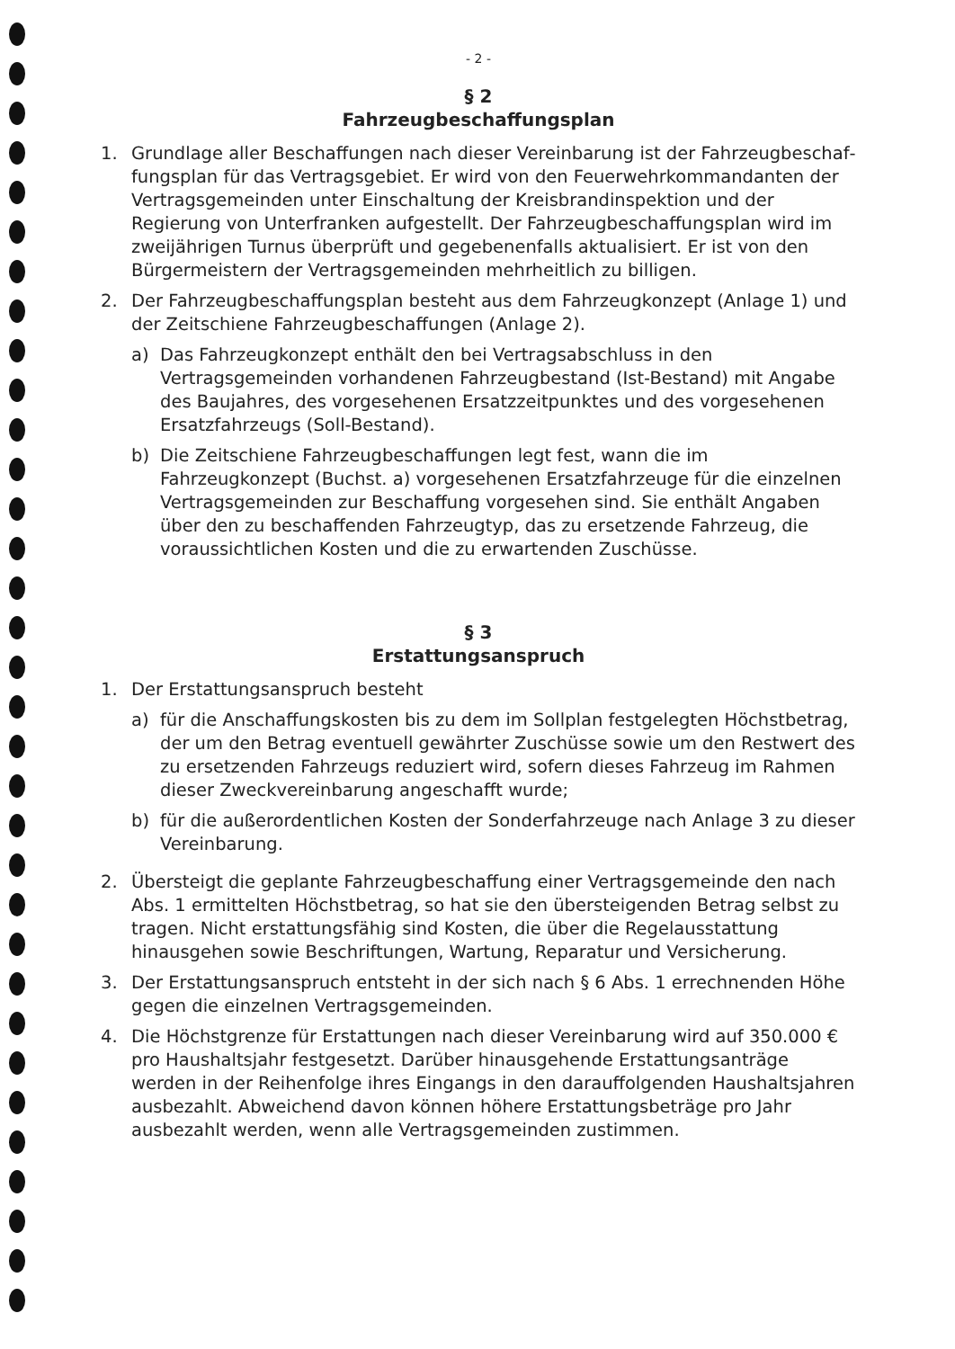- 2 -
§ 2
Fahrzeugbeschaffungsplan
1. Grundlage aller Beschaffungen nach dieser Vereinbarung ist der Fahrzeugbeschaf­fungsplan für das Vertragsgebiet. Er wird von den Feuerwehrkommandanten der Vertragsgemeinden unter Einschaltung der Kreisbrandinspektion und der Regierung von Unterfranken aufgestellt. Der Fahrzeugbeschaffungsplan wird im zweijährigen Turnus überprüft und gegebenenfalls aktualisiert. Er ist von den Bürgermeistern der Vertragsgemeinden mehrheitlich zu billigen.
2. Der Fahrzeugbeschaffungsplan besteht aus dem Fahrzeugkonzept (Anlage 1) und der Zeitschiene Fahrzeugbeschaffungen (Anlage 2).
a) Das Fahrzeugkonzept enthält den bei Vertragsabschluss in den Vertragsgemein­den vorhandenen Fahrzeugbestand (Ist-Bestand) mit Angabe des Baujahres, des vorgesehenen Ersatzzeitpunktes und des vorgesehenen Ersatzfahrzeugs (Soll-Bestand).
b) Die Zeitschiene Fahrzeugbeschaffungen legt fest, wann die im Fahrzeugkonzept (Buchst. a) vorgesehenen Ersatzfahrzeuge für die einzelnen Vertragsgemeinden zur Beschaffung vorgesehen sind. Sie enthält Angaben über den zu beschaffen­den Fahrzeugtyp, das zu ersetzende Fahrzeug, die voraussichtlichen Kosten und die zu erwartenden Zuschüsse.
§ 3
Erstattungsanspruch
1. Der Erstattungsanspruch besteht
a) für die Anschaffungskosten bis zu dem im Sollplan festgelegten Höchstbetrag, der um den Betrag eventuell gewährter Zuschüsse sowie um den Restwert des zu ersetzenden Fahrzeugs reduziert wird, sofern dieses Fahrzeug im Rahmen dieser Zweckvereinbarung angeschafft wurde;
b) für die außerordentlichen Kosten der Sonderfahrzeuge nach Anlage 3 zu dieser Vereinbarung.
2. Übersteigt die geplante Fahrzeugbeschaffung einer Vertragsgemeinde den nach Abs. 1 ermittelten Höchstbetrag, so hat sie den übersteigenden Betrag selbst zu tragen. Nicht erstattungsfähig sind Kosten, die über die Regelausstattung hinausgehen sowie Beschriftungen, Wartung, Reparatur und Versicherung.
3. Der Erstattungsanspruch entsteht in der sich nach § 6 Abs. 1 errechnenden Höhe gegen die einzelnen Vertragsgemeinden.
4. Die Höchstgrenze für Erstattungen nach dieser Vereinbarung wird auf 350.000 € pro Haushaltsjahr festgesetzt. Darüber hinausgehende Erstattungsanträge werden in der Reihenfolge ihres Eingangs in den darauffolgenden Haushaltsjahren ausbezahlt. Abweichend davon können höhere Erstattungsbeträge pro Jahr ausbezahlt werden, wenn alle Vertragsgemeinden zustimmen.